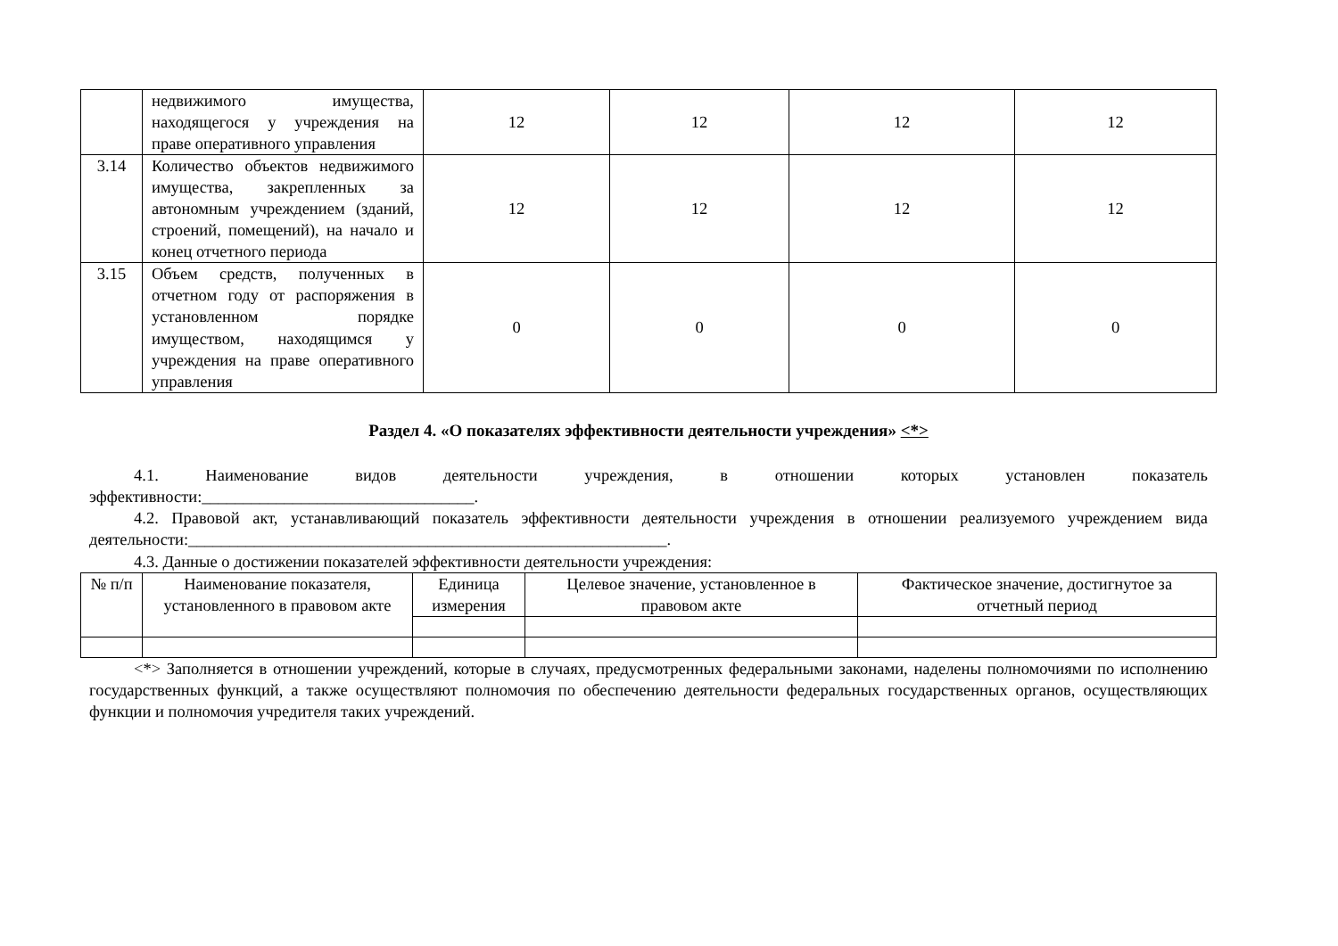| | недвижимого имущества, находящегося у учреждения на праве оперативного управления | 12 | 12 | 12 | 12 |
| 3.14 | Количество объектов недвижимого имущества, закрепленных за автономным учреждением (зданий, строений, помещений), на начало и конец отчетного периода | 12 | 12 | 12 | 12 |
| 3.15 | Объем средств, полученных в отчетном году от распоряжения в установленном порядке имуществом, находящимся у учреждения на праве оперативного управления | 0 | 0 | 0 | 0 |
Раздел 4. «О показателях эффективности деятельности учреждения» <*>
4.1. Наименование видов деятельности учреждения, в отношении которых установлен показатель эффективности:_________________________________.
4.2. Правовой акт, устанавливающий показатель эффективности деятельности учреждения в отношении реализуемого учреждением вида деятельности:__________________________________________________________.
4.3. Данные о достижении показателей эффективности деятельности учреждения:
| № п/п | Наименование показателя, установленного в правовом акте | Единица измерения | Целевое значение, установленное в правовом акте | Фактическое значение, достигнутое за отчетный период |
| --- | --- | --- | --- | --- |
<*> Заполняется в отношении учреждений, которые в случаях, предусмотренных федеральными законами, наделены полномочиями по исполнению государственных функций, а также осуществляют полномочия по обеспечению деятельности федеральных государственных органов, осуществляющих функции и полномочия учредителя таких учреждений.